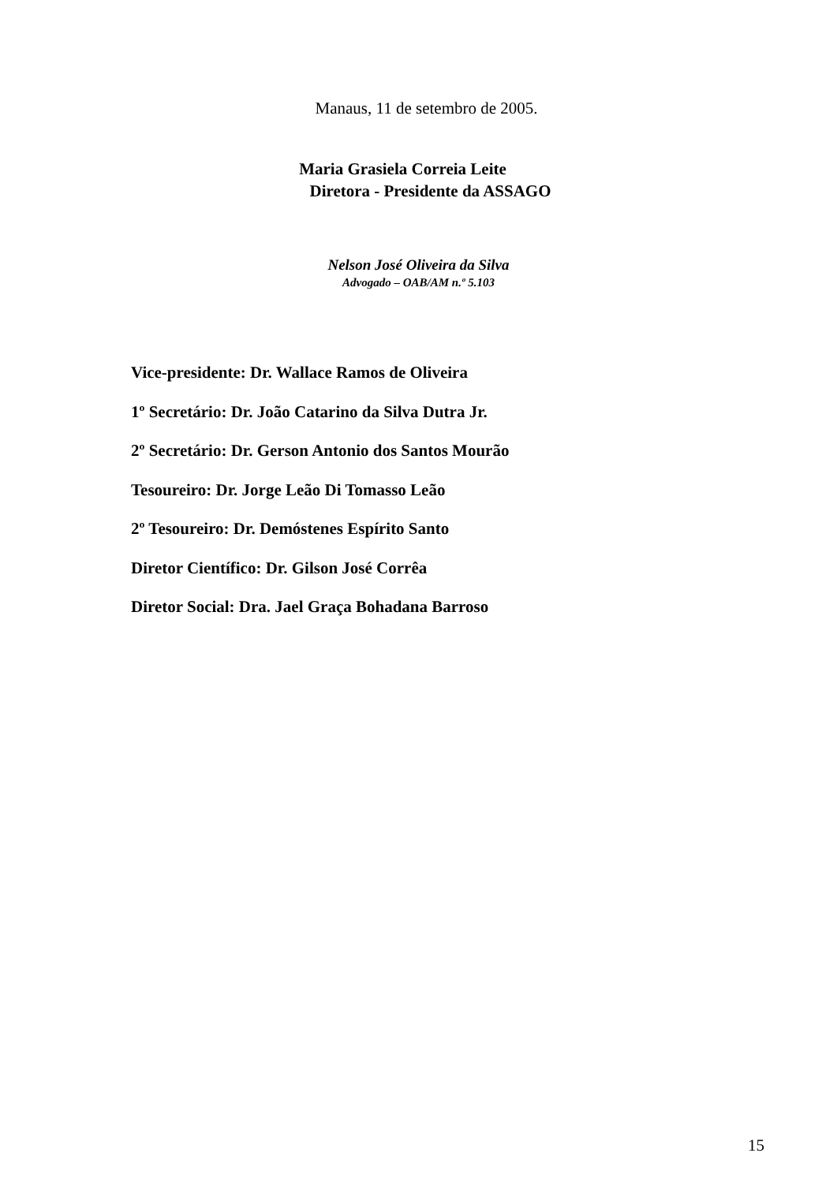Manaus, 11 de setembro de 2005.
Maria Grasiela Correia Leite
Diretora - Presidente da ASSAGO
Nelson José Oliveira da Silva
Advogado – OAB/AM n.º 5.103
Vice-presidente: Dr. Wallace Ramos de Oliveira
1º Secretário: Dr. João Catarino da Silva Dutra Jr.
2º Secretário: Dr. Gerson Antonio dos Santos Mourão
Tesoureiro: Dr. Jorge Leão Di Tomasso Leão
2º Tesoureiro: Dr. Demóstenes Espírito Santo
Diretor Científico: Dr. Gilson José Corrêa
Diretor Social: Dra. Jael Graça Bohadana Barroso
15